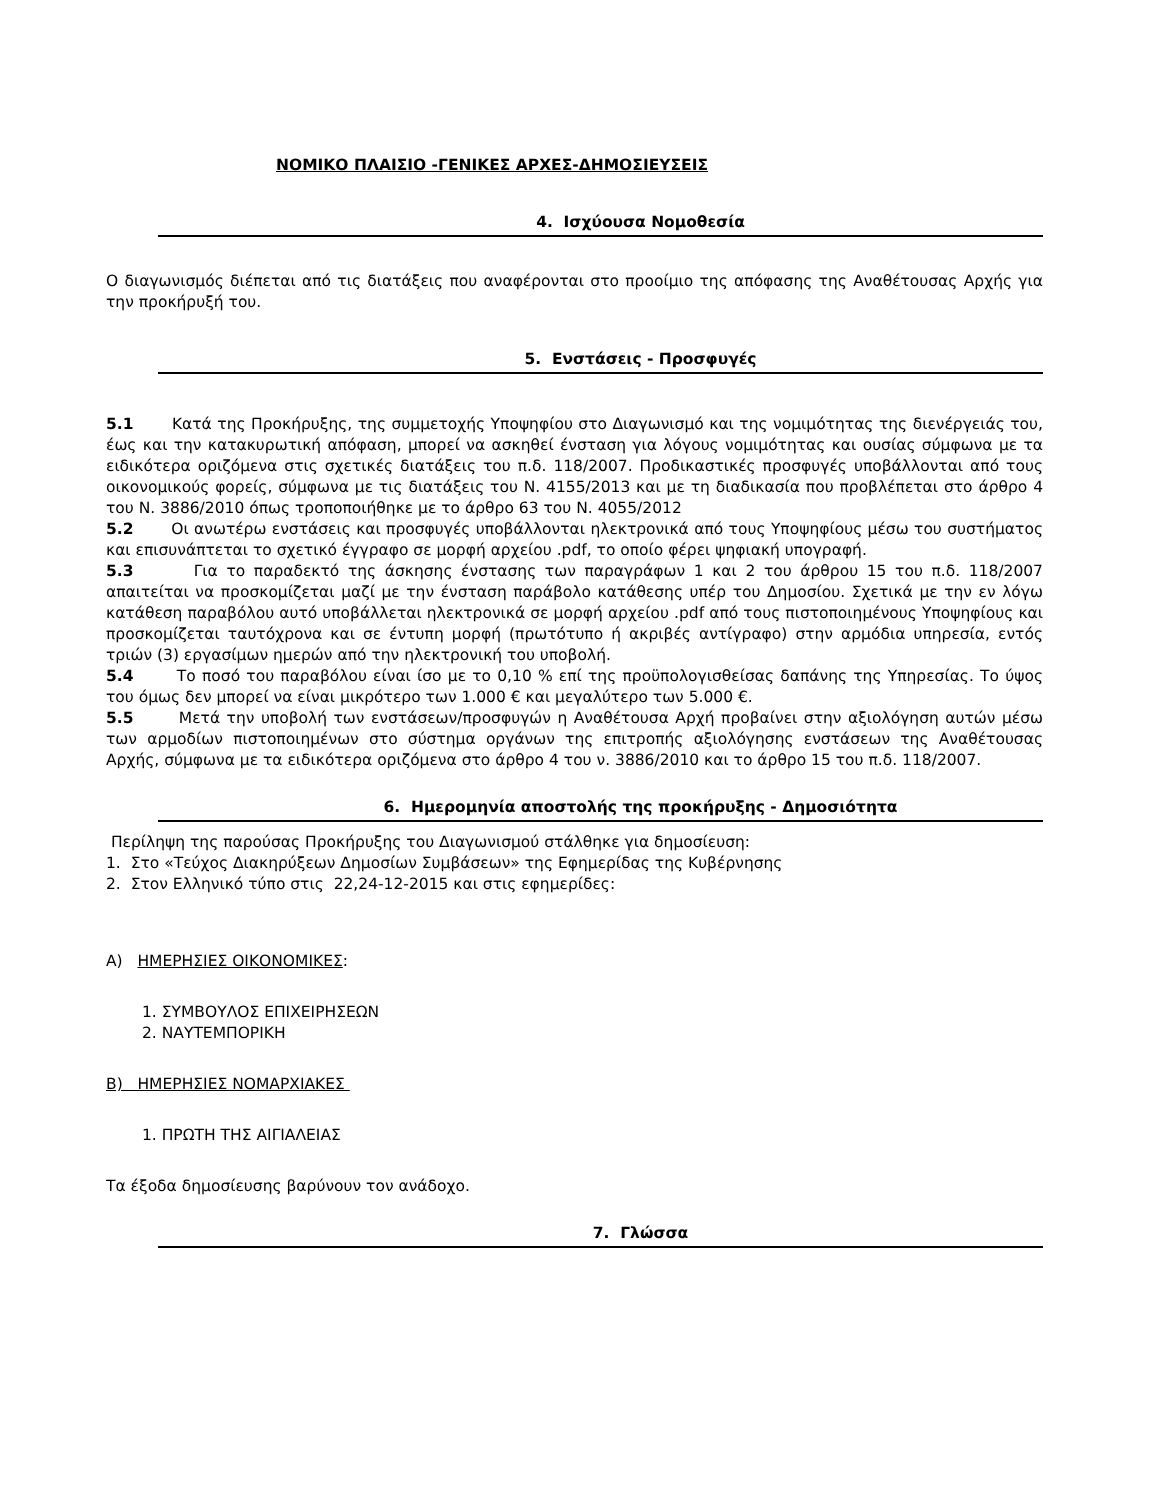ΝΟΜΙΚΟ ΠΛΑΙΣΙΟ -ΓΕΝΙΚΕΣ ΑΡΧΕΣ-ΔΗΜΟΣΙΕΥΣΕΙΣ
4. Ισχύουσα Νομοθεσία
Ο διαγωνισμός διέπεται από τις διατάξεις που αναφέρονται στο προοίμιο της απόφασης της Αναθέτουσας Αρχής για την προκήρυξή του.
5. Ενστάσεις - Προσφυγές
5.1 Κατά της Προκήρυξης, της συμμετοχής Υποψηφίου στο Διαγωνισμό και της νομιμότητας της διενέργειάς του, έως και την κατακυρωτική απόφαση, μπορεί να ασκηθεί ένσταση για λόγους νομιμότητας και ουσίας σύμφωνα με τα ειδικότερα οριζόμενα στις σχετικές διατάξεις του π.δ. 118/2007. Προδικαστικές προσφυγές υποβάλλονται από τους οικονομικούς φορείς, σύμφωνα με τις διατάξεις του Ν. 4155/2013 και με τη διαδικασία που προβλέπεται στο άρθρο 4 του Ν. 3886/2010 όπως τροποποιήθηκε με το άρθρο 63 του Ν. 4055/2012
5.2 Οι ανωτέρω ενστάσεις και προσφυγές υποβάλλονται ηλεκτρονικά από τους Υποψηφίους μέσω του συστήματος και επισυνάπτεται το σχετικό έγγραφο σε μορφή αρχείου .pdf, το οποίο φέρει ψηφιακή υπογραφή.
5.3 Για το παραδεκτό της άσκησης ένστασης των παραγράφων 1 και 2 του άρθρου 15 του π.δ. 118/2007 απαιτείται να προσκομίζεται μαζί με την ένσταση παράβολο κατάθεσης υπέρ του Δημοσίου. Σχετικά με την εν λόγω κατάθεση παραβόλου αυτό υποβάλλεται ηλεκτρονικά σε μορφή αρχείου .pdf από τους πιστοποιημένους Υποψηφίους και προσκομίζεται ταυτόχρονα και σε έντυπη μορφή (πρωτότυπο ή ακριβές αντίγραφο) στην αρμόδια υπηρεσία, εντός τριών (3) εργασίμων ημερών από την ηλεκτρονική του υποβολή.
5.4 Το ποσό του παραβόλου είναι ίσο με το 0,10 % επί της προϋπολογισθείσας δαπάνης της Υπηρεσίας. Το ύψος του όμως δεν μπορεί να είναι μικρότερο των 1.000 € και μεγαλύτερο των 5.000 €.
5.5 Μετά την υποβολή των ενστάσεων/προσφυγών η Αναθέτουσα Αρχή προβαίνει στην αξιολόγηση αυτών μέσω των αρμοδίων πιστοποιημένων στο σύστημα οργάνων της επιτροπής αξιολόγησης ενστάσεων της Αναθέτουσας Αρχής, σύμφωνα με τα ειδικότερα οριζόμενα στο άρθρο 4 του ν. 3886/2010 και το άρθρο 15 του π.δ. 118/2007.
6. Ημερομηνία αποστολής της προκήρυξης - Δημοσιότητα
Περίληψη της παρούσας Προκήρυξης του Διαγωνισμού στάλθηκε για δημοσίευση:
1. Στο «Τεύχος Διακηρύξεων Δημοσίων Συμβάσεων» της Εφημερίδας της Κυβέρνησης
2. Στον Ελληνικό τύπο στις 22,24-12-2015 και στις εφημερίδες:
Α) ΗΜΕΡΗΣΙΕΣ ΟΙΚΟΝΟΜΙΚΕΣ:
1. ΣΥΜΒΟΥΛΟΣ ΕΠΙΧΕΙΡΗΣΕΩΝ
2. ΝΑΥΤΕΜΠΟΡΙΚΗ
Β) ΗΜΕΡΗΣΙΕΣ ΝΟΜΑΡΧΙΑΚΕΣ
1. ΠΡΩΤΗ ΤΗΣ ΑΙΓΙΑΛΕΙΑΣ
Τα έξοδα δημοσίευσης βαρύνουν τον ανάδοχο.
7. Γλώσσα